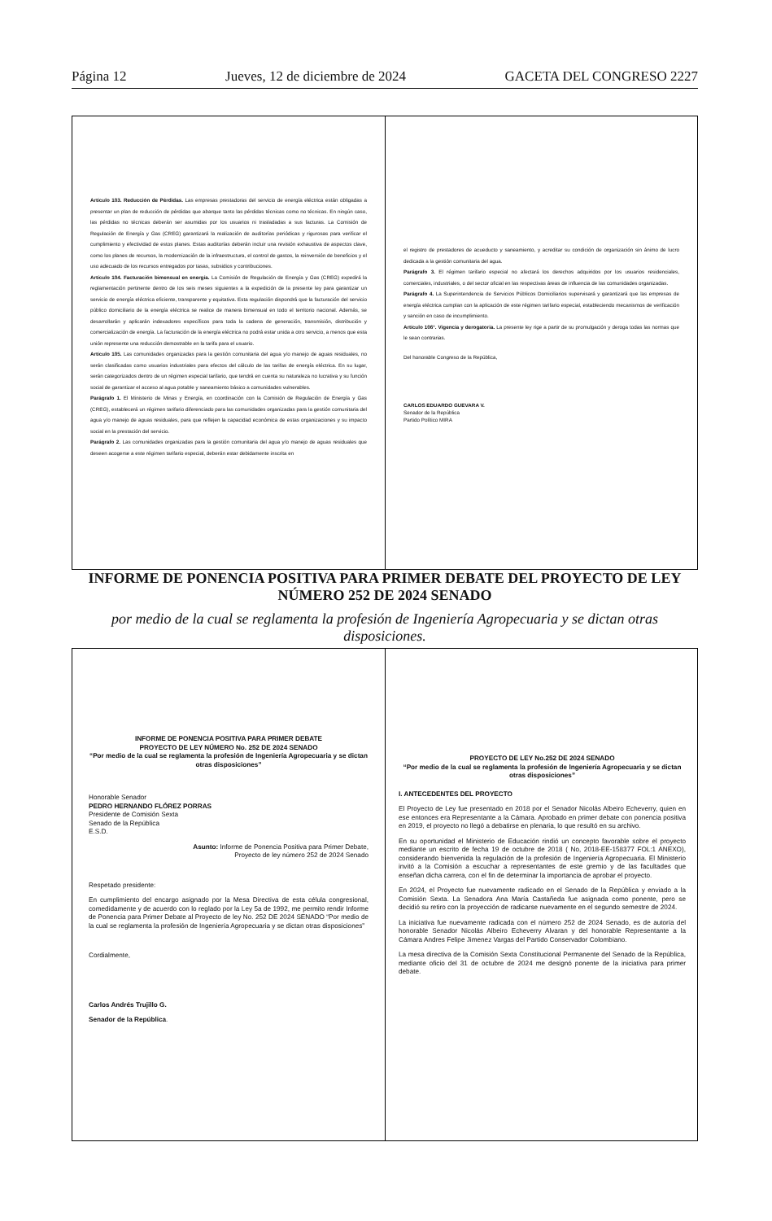Página 12 Jueves, 12 de diciembre de 2024 GACETA DEL CONGRESO 2227
Artículo 103. Reducción de Pérdidas. Las empresas prestadoras del servicio de energía eléctrica están obligadas a presentar un plan de reducción de pérdidas que abarque tanto las pérdidas técnicas como no técnicas. En ningún caso, las pérdidas no técnicas deberán ser asumidas por los usuarios ni trasladadas a sus facturas. La Comisión de Regulación de Energía y Gas (CREG) garantizará la realización de auditorías periódicas y rigurosas para verificar el cumplimiento y efectividad de estos planes. Estas auditorías deberán incluir una revisión exhaustiva de aspectos clave, como los planes de recursos, la modernización de la infraestructura, el control de gastos, la reinversión de beneficios y el uso adecuado de los recursos entregados por tasas, subsidios y contribuciones.
Artículo 104. Facturación bimensual en energía. La Comisión de Regulación de Energía y Gas (CREG) expedirá la reglamentación pertinente dentro de los seis meses siguientes a la expedición de la presente ley para garantizar un servicio de energía eléctrica eficiente, transparente y equitativa. Esta regulación dispondrá que la facturación del servicio público domiciliario de la energía eléctrica se realice de manera bimensual en todo el territorio nacional. Además, se desarrollarán y aplicarán indexadores específicos para toda la cadena de generación, transmisión, distribución y comercialización de energía. La facturación de la energía eléctrica no podrá estar unida a otro servicio, a menos que esta unión represente una reducción demostrable en la tarifa para el usuario.
Artículo 105. Las comunidades organizadas para la gestión comunitaria del agua y/o manejo de aguas residuales, no serán clasificadas como usuarios industriales para efectos del cálculo de las tarifas de energía eléctrica. En su lugar, serán categorizados dentro de un régimen especial tarifario, que tendrá en cuenta su naturaleza no lucrativa y su función social de garantizar el acceso al agua potable y saneamiento básico a comunidades vulnerables.
Parágrafo 1. El Ministerio de Minas y Energía, en coordinación con la Comisión de Regulación de Energía y Gas (CREG), establecerá un régimen tarifario diferenciado para las comunidades organizadas para la gestión comunitaria del agua y/o manejo de aguas residuales, para que reflejen la capacidad económica de estas organizaciones y su impacto social en la prestación del servicio.
Parágrafo 2. Las comunidades organizadas para la gestión comunitaria del agua y/o manejo de aguas residuales que deseen acogerse a este régimen tarifario especial, deberán estar debidamente inscrita en
el registro de prestadores de acueducto y saneamiento, y acreditar su condición de organización sin ánimo de lucro dedicada a la gestión comunitaria del agua.
Parágrafo 3. El régimen tarifario especial no afectará los derechos adquiridos por los usuarios residenciales, comerciales, industriales, o del sector oficial en las respectivas áreas de influencia de las comunidades organizadas.
Parágrafo 4. La Superintendencia de Servicios Públicos Domiciliarios supervisará y garantizará que las empresas de energía eléctrica cumplan con la aplicación de este régimen tarifario especial, estableciendo mecanismos de verificación y sanción en caso de incumplimiento.
Artículo 106°. Vigencia y derogatoria. La presente ley rige a partir de su promulgación y deroga todas las normas que le sean contrarias.
Del honorable Congreso de la República,
CARLOS EDUARDO GUEVARA V.
Senador de la República
Partido Político MIRA
INFORME DE PONENCIA POSITIVA PARA PRIMER DEBATE DEL PROYECTO DE LEY NÚMERO 252 DE 2024 SENADO
por medio de la cual se reglamenta la profesión de Ingeniería Agropecuaria y se dictan otras disposiciones.
INFORME DE PONENCIA POSITIVA PARA PRIMER DEBATE
PROYECTO DE LEY NÚMERO No. 252 DE 2024 SENADO
“Por medio de la cual se reglamenta la profesión de Ingeniería Agropecuaria y se dictan otras disposiciones”
Honorable Senador
PEDRO HERNANDO FLÓREZ PORRAS
Presidente de Comisión Sexta
Senado de la República
E.S.D.
Asunto: Informe de Ponencia Positiva para Primer Debate,
Proyecto de ley número 252 de 2024 Senado
Respetado presidente:
En cumplimiento del encargo asignado por la Mesa Directiva de esta célula congresional, comedidamente y de acuerdo con lo reglado por la Ley 5a de 1992, me permito rendir Informe de Ponencia para Primer Debate al Proyecto de ley No. 252 DE 2024 SENADO “Por medio de la cual se reglamenta la profesión de Ingeniería Agropecuaria y se dictan otras disposiciones”
Cordialmente,
Carlos Andrés Trujillo G.
Senador de la República.
PROYECTO DE LEY No.252 DE 2024 SENADO
“Por medio de la cual se reglamenta la profesión de Ingeniería Agropecuaria y se dictan otras disposiciones”
I. ANTECEDENTES DEL PROYECTO
El Proyecto de Ley fue presentado en 2018 por el Senador Nicolás Albeiro Echeverry, quien en ese entonces era Representante a la Cámara. Aprobado en primer debate con ponencia positiva en 2019, el proyecto no llegó a debatirse en plenaria, lo que resultó en su archivo.
En su oportunidad el Ministerio de Educación rindió un concepto favorable sobre el proyecto mediante un escrito de fecha 19 de octubre de 2018 ( No, 2018-EE-158377 FOL:1 ANEXO), considerando bienvenida la regulación de la profesión de Ingeniería Agropecuaria. El Ministerio invitó a la Comisión a escuchar a representantes de este gremio y de las facultades que enseñan dicha carrera, con el fin de determinar la importancia de aprobar el proyecto.
En 2024, el Proyecto fue nuevamente radicado en el Senado de la República y enviado a la Comisión Sexta. La Senadora Ana María Castañeda fue asignada como ponente, pero se decidió su retiro con la proyección de radicarse nuevamente en el segundo semestre de 2024.
La iniciativa fue nuevamente radicada con el número 252 de 2024 Senado, es de autoría del honorable Senador Nicolás Albeiro Echeverry Alvaran y del honorable Representante a la Cámara Andres Felipe Jimenez Vargas del Partido Conservador Colombiano.
La mesa directiva de la Comisión Sexta Constitucional Permanente del Senado de la República, mediante oficio del 31 de octubre de 2024 me designó ponente de la iniciativa para primer debate.